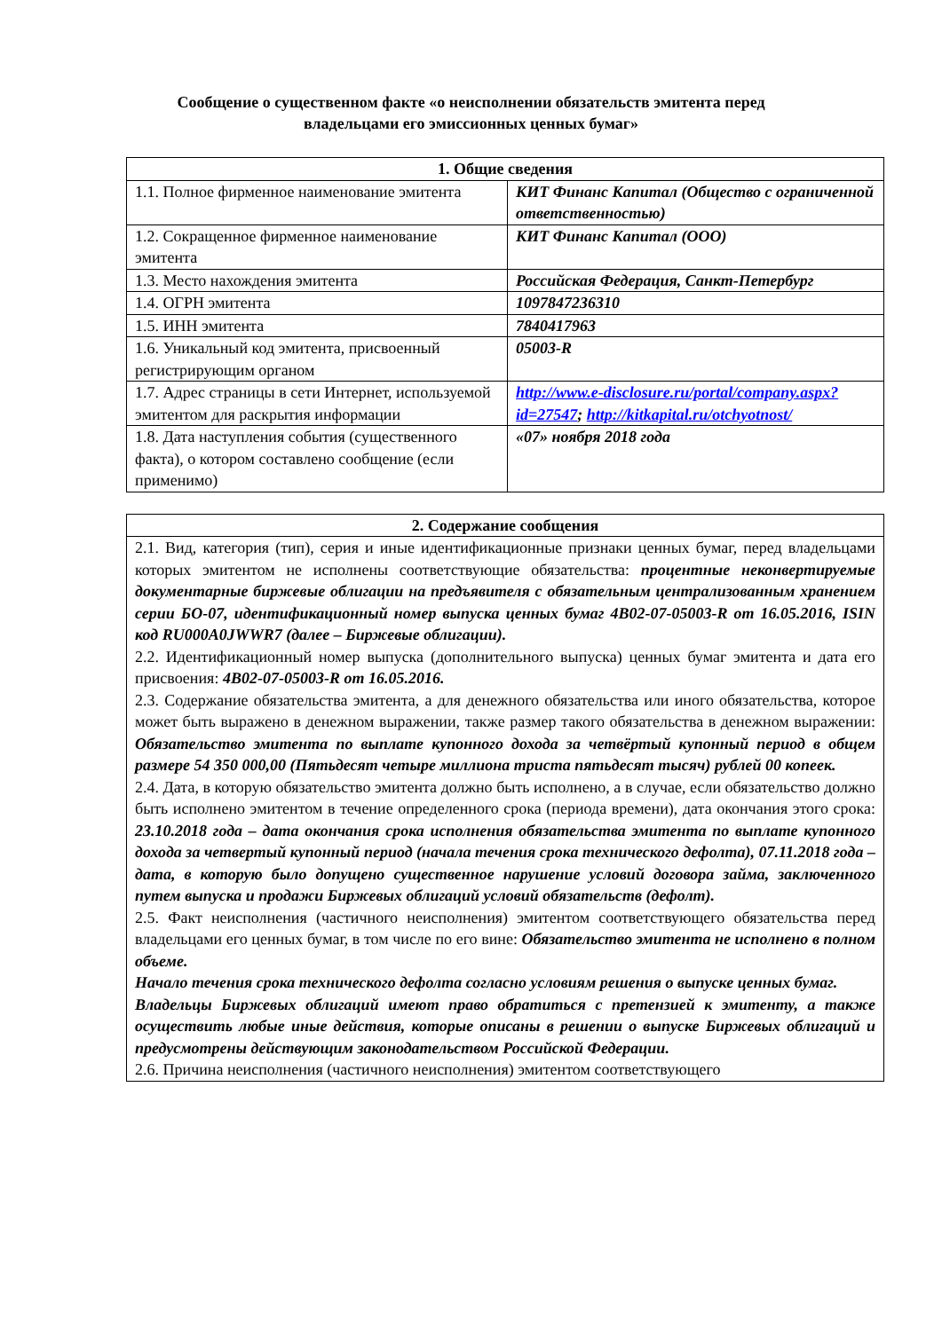Сообщение о существенном факте «о неисполнении обязательств эмитента перед
владельцами его эмиссионных ценных бумаг»
| 1. Общие сведения | |
| --- | --- |
| 1.1. Полное фирменное наименование эмитента | КИТ Финанс Капитал (Общество с ограниченной ответственностью) |
| 1.2. Сокращенное фирменное наименование эмитента | КИТ Финанс Капитал (ООО) |
| 1.3. Место нахождения эмитента | Российская Федерация, Санкт-Петербург |
| 1.4. ОГРН эмитента | 1097847236310 |
| 1.5. ИНН эмитента | 7840417963 |
| 1.6. Уникальный код эмитента, присвоенный регистрирующим органом | 05003-R |
| 1.7. Адрес страницы в сети Интернет, используемой эмитентом для раскрытия информации | http://www.e-disclosure.ru/portal/company.aspx?id=27547 ; http://kitkapital.ru/otchyotnost/ |
| 1.8. Дата наступления события (существенного факта), о котором составлено сообщение (если применимо) | «07» ноября 2018 года |
| 2. Содержание сообщения |
| --- |
| 2.1. Вид, категория (тип), серия и иные идентификационные признаки ценных бумаг, перед владельцами которых эмитентом не исполнены соответствующие обязательства: процентные неконвертируемые документарные биржевые облигации на предъявителя с обязательным централизованным хранением серии БО-07, идентификационный номер выпуска ценных бумаг 4B02-07-05003-R от 16.05.2016, ISIN код RU000A0JWWR7 (далее – Биржевые облигации). 2.2. Идентификационный номер выпуска (дополнительного выпуска) ценных бумаг эмитента и дата его присвоения: 4B02-07-05003-R от 16.05.2016. 2.3. Содержание обязательства эмитента, а для денежного обязательства или иного обязательства, которое может быть выражено в денежном выражении, также размер такого обязательства в денежном выражении: Обязательство эмитента по выплате купонного дохода за четвёртый купонный период в общем размере 54 350 000,00 (Пятьдесят четыре миллиона триста пятьдесят тысяч) рублей 00 копеек. 2.4. Дата, в которую обязательство эмитента должно быть исполнено, а в случае, если обязательство должно быть исполнено эмитентом в течение определенного срока (периода времени), дата окончания этого срока: 23.10.2018 года – дата окончания срока исполнения обязательства эмитента по выплате купонного дохода за четвертый купонный период (начала течения срока технического дефолта), 07.11.2018 года – дата, в которую было допущено существенное нарушение условий договора займа, заключенного путем выпуска и продажи Биржевых облигаций условий обязательств (дефолт). 2.5. Факт неисполнения (частичного неисполнения) эмитентом соответствующего обязательства перед владельцами его ценных бумаг, в том числе по его вине: Обязательство эмитента не исполнено в полном объеме. Начало течения срока технического дефолта согласно условиям решения о выпуске ценных бумаг. Владельцы Биржевых облигаций имеют право обратиться с претензией к эмитенту, а также осуществить любые иные действия, которые описаны в решении о выпуске Биржевых облигаций и предусмотрены действующим законодательством Российской Федерации. 2.6. Причина неисполнения (частичного неисполнения) эмитентом соответствующего |